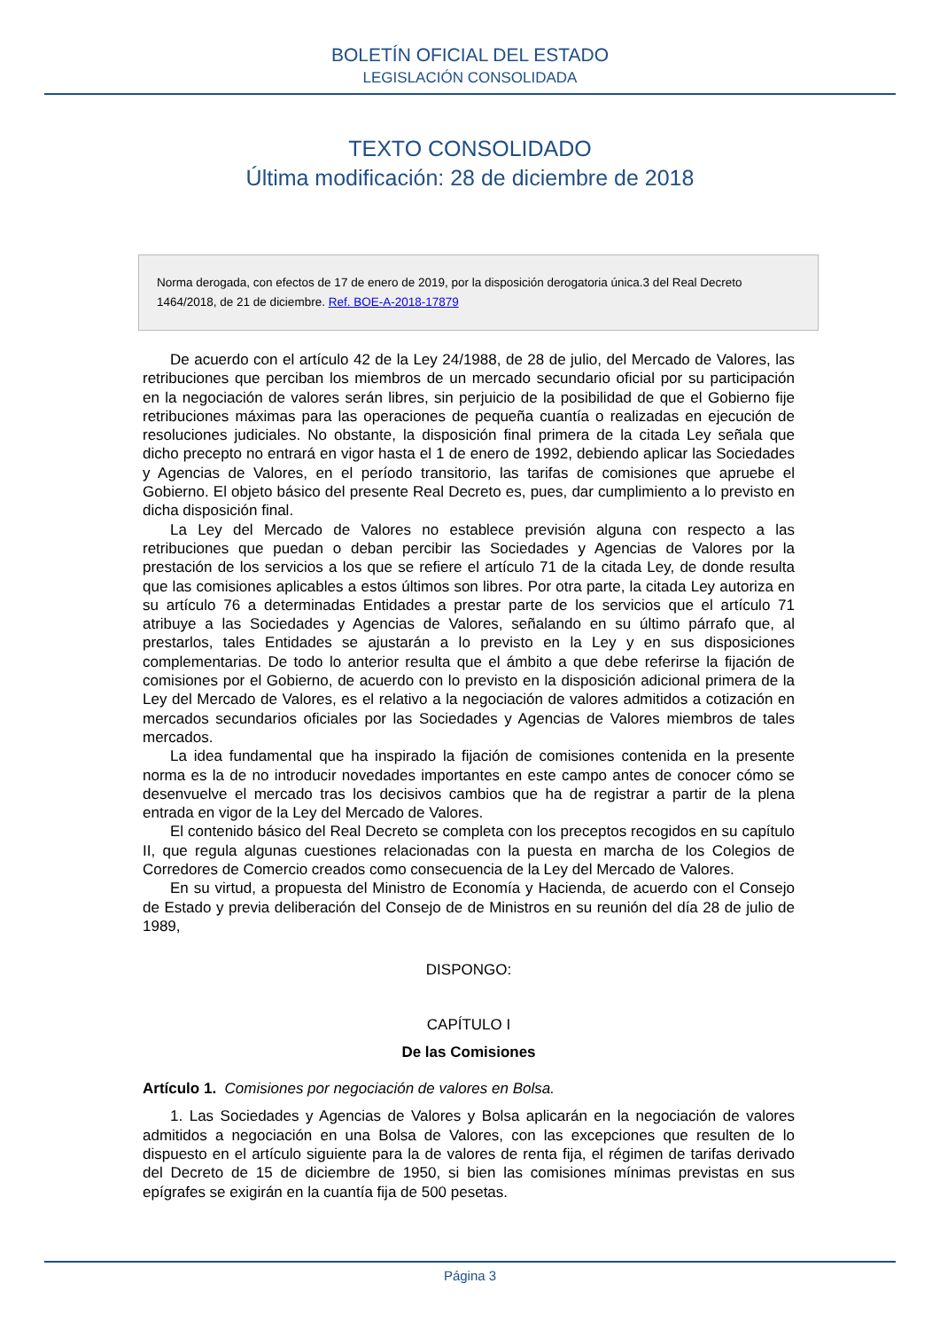BOLETÍN OFICIAL DEL ESTADO
LEGISLACIÓN CONSOLIDADA
TEXTO CONSOLIDADO
Última modificación: 28 de diciembre de 2018
Norma derogada, con efectos de 17 de enero de 2019, por la disposición derogatoria única.3 del Real Decreto 1464/2018, de 21 de diciembre. Ref. BOE-A-2018-17879
De acuerdo con el artículo 42 de la Ley 24/1988, de 28 de julio, del Mercado de Valores, las retribuciones que perciban los miembros de un mercado secundario oficial por su participación en la negociación de valores serán libres, sin perjuicio de la posibilidad de que el Gobierno fije retribuciones máximas para las operaciones de pequeña cuantía o realizadas en ejecución de resoluciones judiciales. No obstante, la disposición final primera de la citada Ley señala que dicho precepto no entrará en vigor hasta el 1 de enero de 1992, debiendo aplicar las Sociedades y Agencias de Valores, en el período transitorio, las tarifas de comisiones que apruebe el Gobierno. El objeto básico del presente Real Decreto es, pues, dar cumplimiento a lo previsto en dicha disposición final.
La Ley del Mercado de Valores no establece previsión alguna con respecto a las retribuciones que puedan o deban percibir las Sociedades y Agencias de Valores por la prestación de los servicios a los que se refiere el artículo 71 de la citada Ley, de donde resulta que las comisiones aplicables a estos últimos son libres. Por otra parte, la citada Ley autoriza en su artículo 76 a determinadas Entidades a prestar parte de los servicios que el artículo 71 atribuye a las Sociedades y Agencias de Valores, señalando en su último párrafo que, al prestarlos, tales Entidades se ajustarán a lo previsto en la Ley y en sus disposiciones complementarias. De todo lo anterior resulta que el ámbito a que debe referirse la fijación de comisiones por el Gobierno, de acuerdo con lo previsto en la disposición adicional primera de la Ley del Mercado de Valores, es el relativo a la negociación de valores admitidos a cotización en mercados secundarios oficiales por las Sociedades y Agencias de Valores miembros de tales mercados.
La idea fundamental que ha inspirado la fijación de comisiones contenida en la presente norma es la de no introducir novedades importantes en este campo antes de conocer cómo se desenvuelve el mercado tras los decisivos cambios que ha de registrar a partir de la plena entrada en vigor de la Ley del Mercado de Valores.
El contenido básico del Real Decreto se completa con los preceptos recogidos en su capítulo II, que regula algunas cuestiones relacionadas con la puesta en marcha de los Colegios de Corredores de Comercio creados como consecuencia de la Ley del Mercado de Valores.
En su virtud, a propuesta del Ministro de Economía y Hacienda, de acuerdo con el Consejo de Estado y previa deliberación del Consejo de de Ministros en su reunión del día 28 de julio de 1989,
DISPONGO:
CAPÍTULO I
De las Comisiones
Artículo 1. Comisiones por negociación de valores en Bolsa.
1. Las Sociedades y Agencias de Valores y Bolsa aplicarán en la negociación de valores admitidos a negociación en una Bolsa de Valores, con las excepciones que resulten de lo dispuesto en el artículo siguiente para la de valores de renta fija, el régimen de tarifas derivado del Decreto de 15 de diciembre de 1950, si bien las comisiones mínimas previstas en sus epígrafes se exigirán en la cuantía fija de 500 pesetas.
Página 3